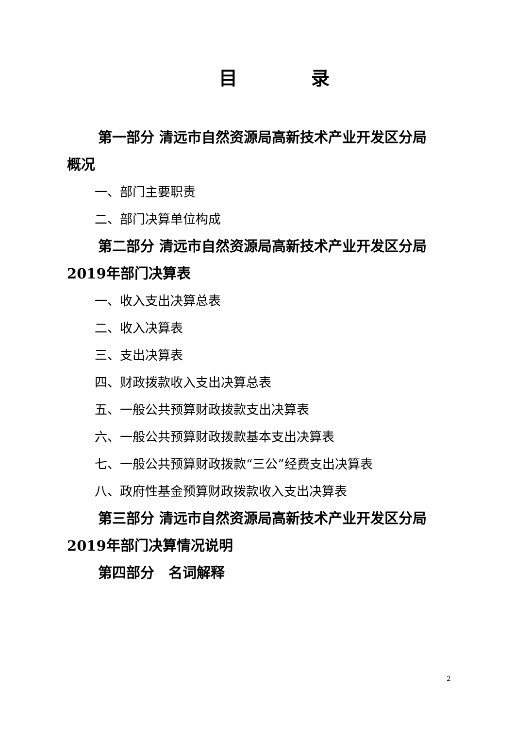目　　　　录
第一部分 清远市自然资源局高新技术产业开发区分局概况
一、部门主要职责
二、部门决算单位构成
第二部分 清远市自然资源局高新技术产业开发区分局2019年部门决算表
一、收入支出决算总表
二、收入决算表
三、支出决算表
四、财政拨款收入支出决算总表
五、一般公共预算财政拨款支出决算表
六、一般公共预算财政拨款基本支出决算表
七、一般公共预算财政拨款“三公”经费支出决算表
八、政府性基金预算财政拨款收入支出决算表
第三部分 清远市自然资源局高新技术产业开发区分局2019年部门决算情况说明
第四部分　名词解释
2